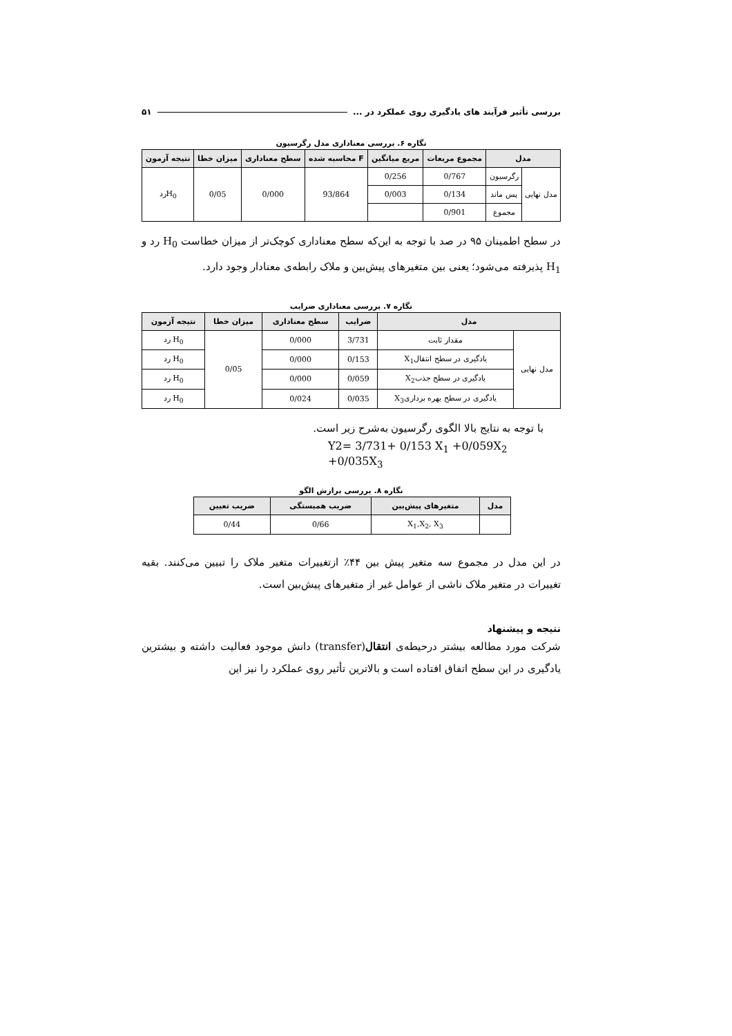بررسی تأثیر فرآیند های یادگیری روی عملکرد در ... ۵۱
نگاره ۶. بررسی معناداری مدل رگرسیون
| مدل | | مجموع مربعات | مربع میانگین | F محاسبه شده | سطح معناداری | میزان خطا | نتیجه آزمون |
| --- | --- | --- | --- | --- | --- | --- | --- |
| مدل نهایی | رگرسیون | 0/767 | 0/256 | 93/864 | 0/000 | 0/05 | H<sub>0</sub>رد |
| | پس ماند | 0/134 | 0/003 | | | | |
| | مجموع | 0/901 | | | | | |
در سطح اطمینان ۹۵ در صد با توجه به این‌که سطح معناداری کوچک‌تر از میزان خطاست H<sub>0</sub> رد و H<sub>1</sub> پذیرفته می‌شود؛ یعنی بین متغیرهای پیش‌بین و ملاک رابطه‌ی معنادار وجود دارد.
نگاره ۷. بررسی معناداری ضرایب
| مدل | | ضرایب | سطح معناداری | میزان خطا | نتیجه آزمون |
| --- | --- | --- | --- | --- | --- |
| مدل نهایی | مقدار ثابت | 3/731 | 0/000 | 0/05 | H<sub>0</sub> رد |
| | یادگیری در سطح انتقالX<sub>1</sub> | 0/153 | 0/000 | | H<sub>0</sub> رد |
| | یادگیری در سطح جذبX<sub>2</sub> | 0/059 | 0/000 | | H<sub>0</sub> رد |
| | یادگیری در سطح بهره برداریX<sub>3</sub> | 0/035 | 0/024 | | H<sub>0</sub> رد |
با توجه به نتایج بالا الگوی رگرسیون به‌شرح زیر است.
Y2= 3/731+ 0/153 X<sub>1</sub> +0/059X<sub>2</sub> +0/035X<sub>3</sub>
نگاره ۸. بررسی برازش الگو
| مدل | متغیرهای پیش‌بین | ضریب همبستگی | ضریب تعیین |
| --- | --- | --- | --- |
| | X<sub>1</sub>,X<sub>2</sub>, X<sub>3</sub> | 0/66 | 0/44 |
در این مدل در مجموع سه متغیر پیش بین ۴۴٪ ازتغییرات متغیر ملاک را تبیین می‌کنند. بقیه تغییرات در متغیر ملاک ناشی از عوامل غیر از متغیرهای پیش‌بین است.
نتیجه و پیشنهاد
شرکت مورد مطالعه بیشتر درحیطه‌ی انتقال(transfer) دانش موجود فعالیت داشته و بیشترین یادگیری در این سطح اتفاق افتاده است و بالاترین تأثیر روی عملکرد را نیز این